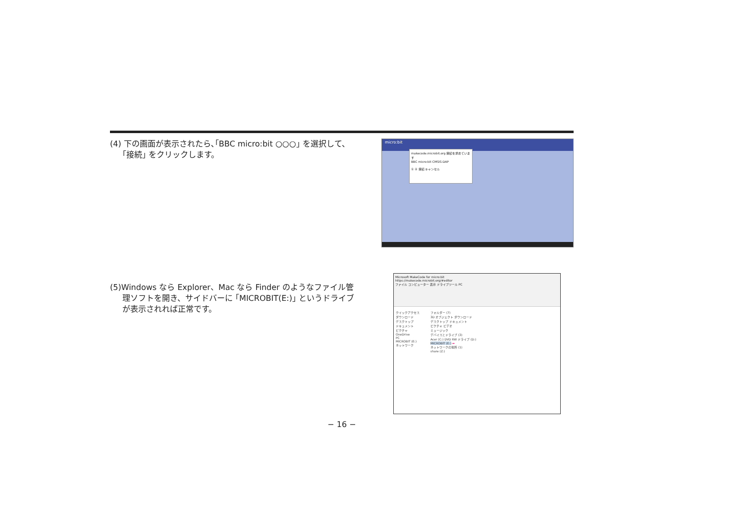(4) 下の画面が表示されたら､｢BBC micro:bit ○○○｣ を選択して、｢接続｣ をクリックします。
micro:bit
makecode.microbit.org 接続を求めています
BBC micro:bit CMSIS-DAP
① ② 接続 キャンセル
(5)Windows なら Explorer、Mac なら Finder のようなファイル管理ソフトを開き、サイドバーに ｢MICROBIT(E:)｣ というドライブが表示されれば正常です。
Microsoft MakeCode for micro:bit
https://makecode.microbit.org/#editor
ファイル コンピューター 表示 ドライブツール PC
クイックアクセス
ダウンロード
デスクトップ
ドキュメント
ピクチャ
OneDrive
PC
MICROBIT (E:)
ネットワーク
フォルダー (7)
3D オブジェクト ダウンロード
デスクトップ ドキュメント
ピクチャ ビデオ
ミュージック
デバイスとドライブ (3)
Acer (C:) DVD RW ドライブ (D:)
MICROBIT (E:) ⬅
ネットワークの場所 (1)
share (Z:)
− 16 −